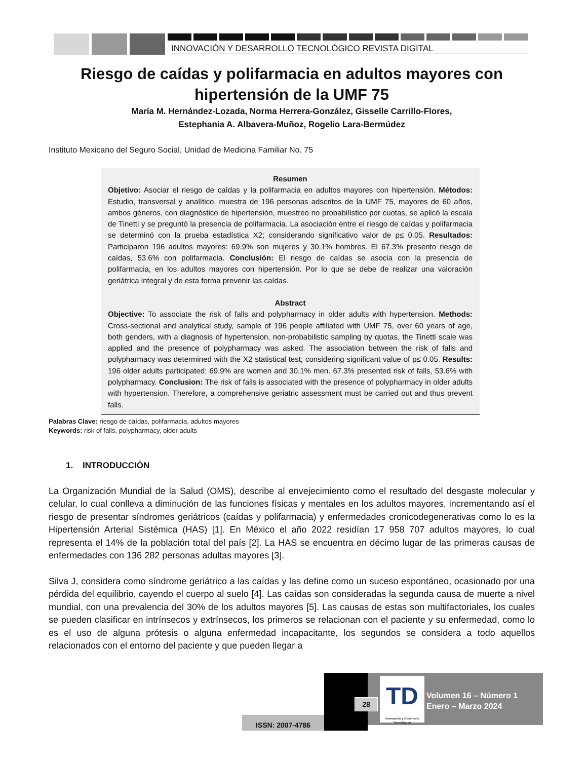INNOVACIÓN Y DESARROLLO TECNOLÓGICO REVISTA DIGITAL
Riesgo de caídas y polifarmacia en adultos mayores con hipertensión de la UMF 75
María M. Hernández-Lozada, Norma Herrera-González, Gisselle Carrillo-Flores,
Estephania A. Albavera-Muñoz, Rogelio Lara-Bermúdez
Instituto Mexicano del Seguro Social, Unidad de Medicina Familiar No. 75
Resumen
Objetivo: Asociar el riesgo de caídas y la polifarmacia en adultos mayores con hipertensión. Métodos: Estudio, transversal y analítico, muestra de 196 personas adscritos de la UMF 75, mayores de 60 años, ambos géneros, con diagnóstico de hipertensión, muestreo no probabilístico por cuotas, se aplicó la escala de Tinetti y se preguntó la presencia de polifarmacia. La asociación entre el riesgo de caídas y polifarmacia se determinó con la prueba estadística X2; considerando significativo valor de p≤ 0.05. Resultados: Participaron 196 adultos mayores: 69.9% son mujeres y 30.1% hombres. El 67.3% presento riesgo de caídas, 53.6% con polifarmacia. Conclusión: El riesgo de caídas se asocia con la presencia de polifarmacia, en los adultos mayores con hipertensión. Por lo que se debe de realizar una valoración geriátrica integral y de esta forma prevenir las caídas.
Abstract
Objective: To associate the risk of falls and polypharmacy in older adults with hypertension. Methods: Cross-sectional and analytical study, sample of 196 people affiliated with UMF 75, over 60 years of age, both genders, with a diagnosis of hypertension, non-probabilistic sampling by quotas, the Tinetti scale was applied and the presence of polypharmacy was asked. The association between the risk of falls and polypharmacy was determined with the X2 statistical test; considering significant value of p≤ 0.05. Results: 196 older adults participated: 69.9% are women and 30.1% men. 67.3% presented risk of falls, 53.6% with polypharmacy. Conclusion: The risk of falls is associated with the presence of polypharmacy in older adults with hypertension. Therefore, a comprehensive geriatric assessment must be carried out and thus prevent falls.
Palabras Clave: riesgo de caídas, polifarmacia, adultos mayores
Keywords: risk of falls, polypharmacy, older adults
1. INTRODUCCIÓN
La Organización Mundial de la Salud (OMS), describe al envejecimiento como el resultado del desgaste molecular y celular, lo cual conlleva a diminución de las funciones físicas y mentales en los adultos mayores, incrementando así el riesgo de presentar síndromes geriátricos (caídas y polifarmacia) y enfermedades cronicodegenerativas como lo es la Hipertensión Arterial Sistémica (HAS) [1]. En México el año 2022 residían 17 958 707 adultos mayores, lo cual representa el 14% de la población total del país [2]. La HAS se encuentra en décimo lugar de las primeras causas de enfermedades con 136 282 personas adultas mayores [3].
Silva J, considera como síndrome geriátrico a las caídas y las define como un suceso espontáneo, ocasionado por una pérdida del equilibrio, cayendo el cuerpo al suelo [4]. Las caídas son consideradas la segunda causa de muerte a nivel mundial, con una prevalencia del 30% de los adultos mayores [5]. Las causas de estas son multifactoriales, los cuales se pueden clasificar en intrínsecos y extrínsecos, los primeros se relacionan con el paciente y su enfermedad, como lo es el uso de alguna prótesis o alguna enfermedad incapacitante, los segundos se considera a todo aquellos relacionados con el entorno del paciente y que pueden llegar a
ISSN: 2007-4786
28
TD
Innovación y Desarrollo Tecnológico
Volumen 16 – Número 1
Enero – Marzo 2024